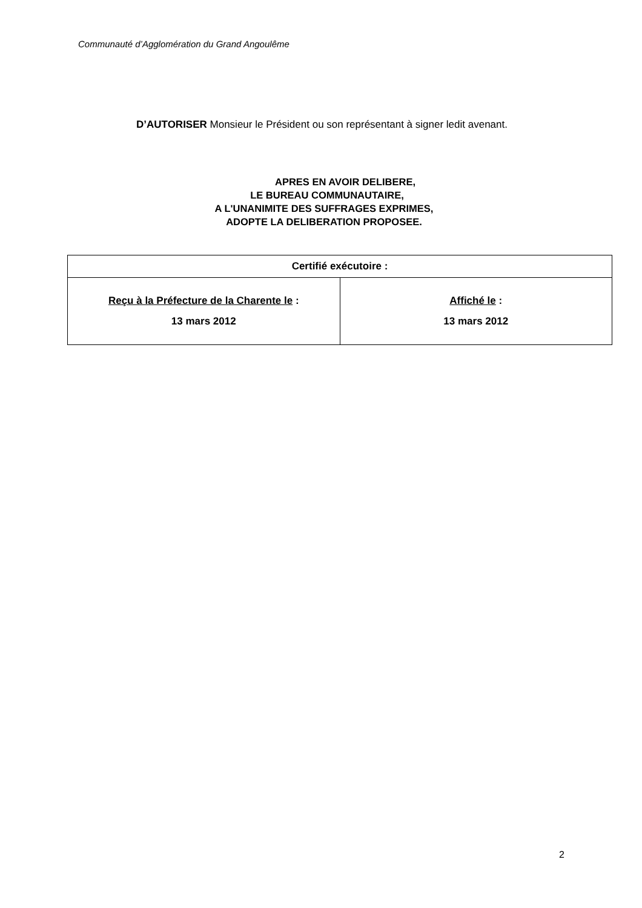Communauté d’Agglomération du Grand Angoulême
D’AUTORISER Monsieur le Président ou son représentant à signer ledit avenant.
APRES EN AVOIR DELIBERE,
LE BUREAU COMMUNAUTAIRE,
A L'UNANIMITE DES SUFFRAGES EXPRIMES,
ADOPTE LA DELIBERATION PROPOSEE.
| Certifié exécutoire : | |
| --- | --- |
| Reçu à la Préfecture de la Charente le : 13 mars 2012 | Affiché le : 13 mars 2012 |
2